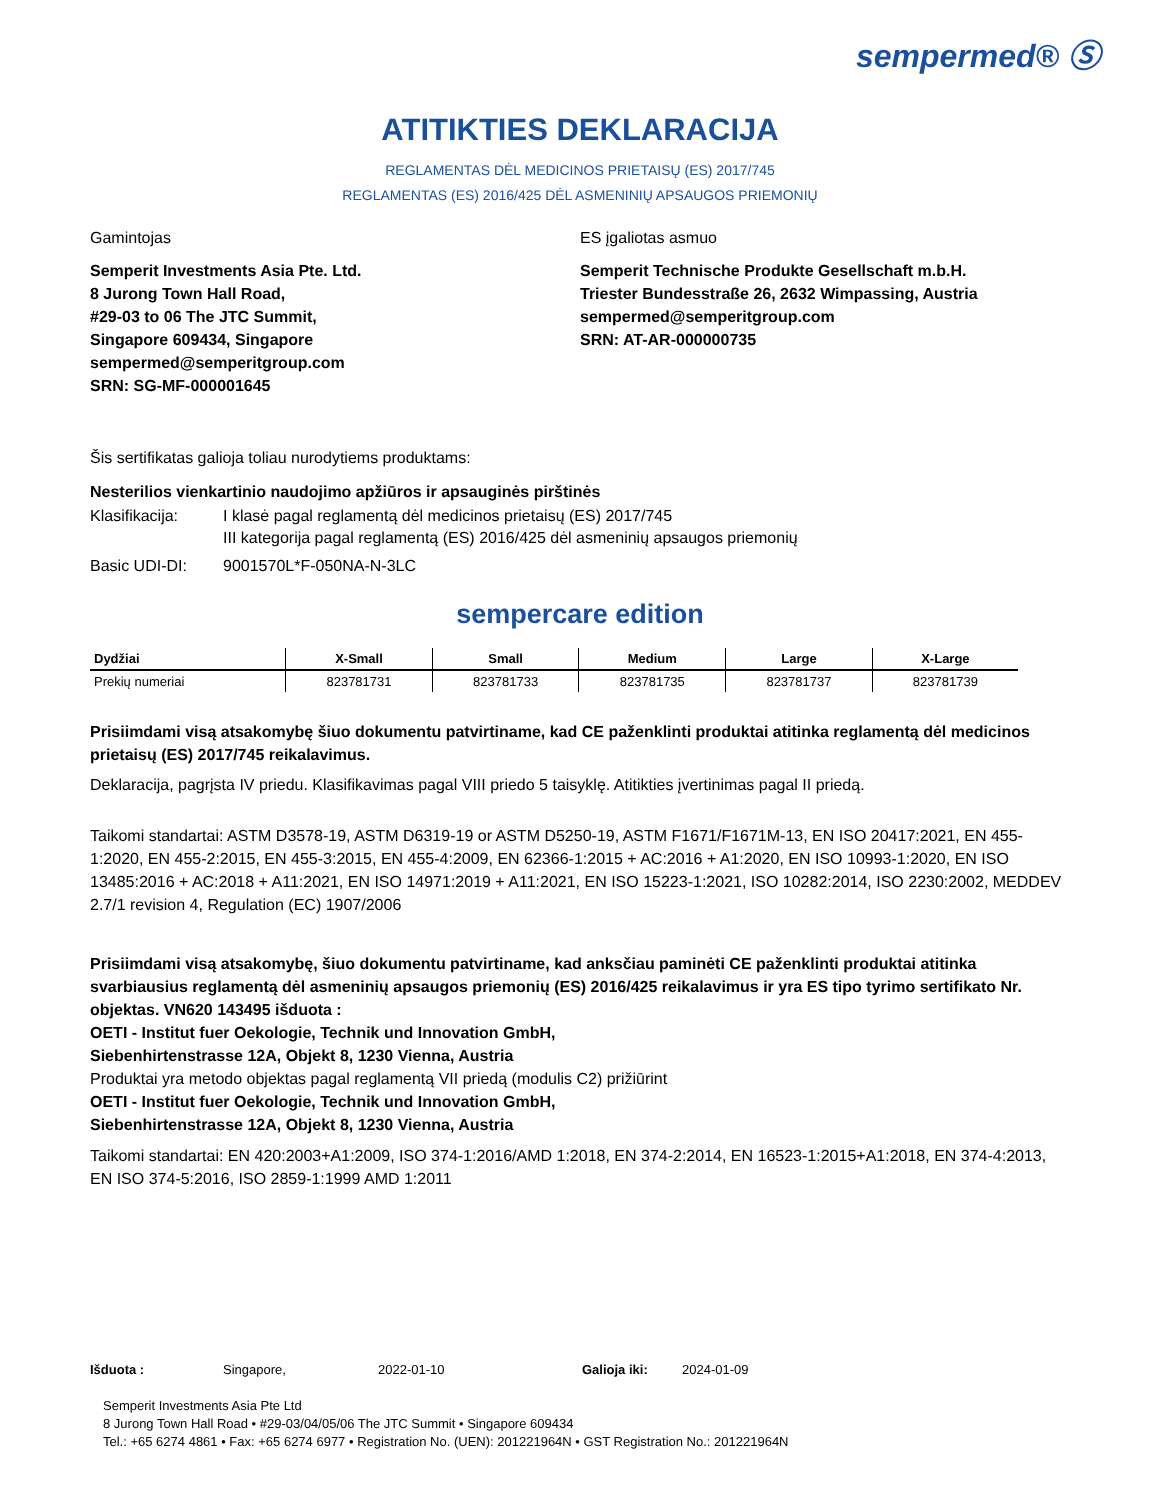sempermed® Ⓢ
ATITIKTIES DEKLARACIJA
REGLAMENTAS DĖL MEDICINOS PRIETAISŲ (ES) 2017/745
REGLAMENTAS (ES) 2016/425 DĖL ASMENINIŲ APSAUGOS PRIEMONIŲ
Gamintojas
Semperit Investments Asia Pte. Ltd.
8 Jurong Town Hall Road,
#29-03 to 06 The JTC Summit,
Singapore 609434, Singapore
sempermed@semperitgroup.com
SRN: SG-MF-000001645
ES įgaliotas asmuo
Semperit Technische Produkte Gesellschaft m.b.H.
Triester Bundesstraße 26, 2632 Wimpassing, Austria
sempermed@semperitgroup.com
SRN: AT-AR-000000735
Šis sertifikatas galioja toliau nurodytiems produktams:
Nesterilios vienkartinio naudojimo apžiūros ir apsauginės pirštinės
Klasifikacija:
I klasė pagal reglamentą dėl medicinos prietaisų (ES) 2017/745
III kategorija pagal reglamentą (ES) 2016/425 dėl asmeninių apsaugos priemonių
Basic UDI-DI: 9001570L*F-050NA-N-3LC
sempercare edition
| Dydžiai | X-Small | Small | Medium | Large | X-Large |
| --- | --- | --- | --- | --- | --- |
| Prekių numeriai | 823781731 | 823781733 | 823781735 | 823781737 | 823781739 |
Prisiimdami visą atsakomybę šiuo dokumentu patvirtiname, kad CE paženklinti produktai atitinka reglamentą dėl medicinos prietaisų (ES) 2017/745 reikalavimus.
Deklaracija, pagrįsta IV priedu. Klasifikavimas pagal VIII priedo 5 taisyklę. Atitikties įvertinimas pagal II priedą.
Taikomi standartai: ASTM D3578-19, ASTM D6319-19 or ASTM D5250-19, ASTM F1671/F1671M-13, EN ISO 20417:2021, EN 455-1:2020, EN 455-2:2015, EN 455-3:2015, EN 455-4:2009, EN 62366-1:2015 + AC:2016 + A1:2020, EN ISO 10993-1:2020, EN ISO 13485:2016 + AC:2018 + A11:2021, EN ISO 14971:2019 + A11:2021, EN ISO 15223-1:2021, ISO 10282:2014, ISO 2230:2002, MEDDEV 2.7/1 revision 4, Regulation (EC) 1907/2006
Prisiimdami visą atsakomybę, šiuo dokumentu patvirtiname, kad anksčiau paminėti CE paženklinti produktai atitinka svarbiausius reglamentą dėl asmeninių apsaugos priemonių (ES) 2016/425 reikalavimus ir yra ES tipo tyrimo sertifikato Nr. objektas. VN620 143495 išduota :
OETI - Institut fuer Oekologie, Technik und Innovation GmbH,
Siebenhirtenstrasse 12A, Objekt 8, 1230 Vienna, Austria
Produktai yra metodo objektas pagal reglamentą VII priedą (modulis C2) prižiūrint
OETI - Institut fuer Oekologie, Technik und Innovation GmbH,
Siebenhirtenstrasse 12A, Objekt 8, 1230 Vienna, Austria
Taikomi standartai: EN 420:2003+A1:2009, ISO 374-1:2016/AMD 1:2018, EN 374-2:2014, EN 16523-1:2015+A1:2018, EN 374-4:2013, EN ISO 374-5:2016, ISO 2859-1:1999 AMD 1:2011
Išduota : Singapore, 2022-01-10 Galioja iki: 2024-01-09
Semperit Investments Asia Pte Ltd
8 Jurong Town Hall Road • #29-03/04/05/06 The JTC Summit • Singapore 609434
Tel.: +65 6274 4861 • Fax: +65 6274 6977 • Registration No. (UEN): 201221964N • GST Registration No.: 201221964N